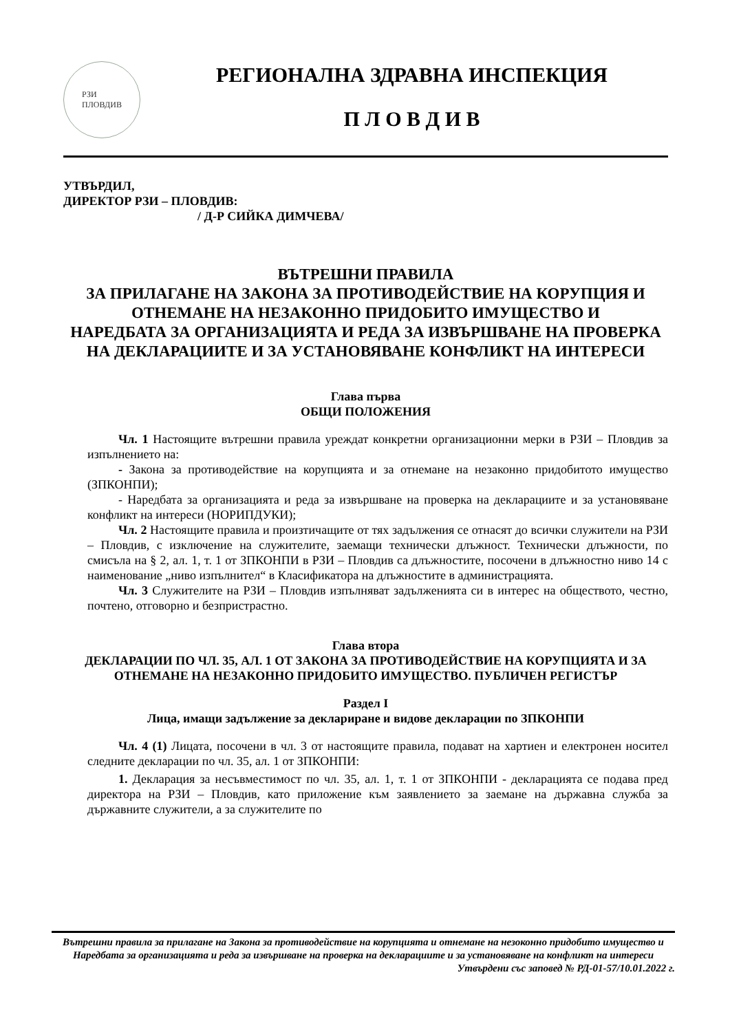РЗИ
ПЛОВДИВ
РЕГИОНАЛНА ЗДРАВНА ИНСПЕКЦИЯ
П Л О В Д И В
УТВЪРДИЛ,
ДИРЕКТОР РЗИ – ПЛОВДИВ:
/ Д-Р СИЙКА ДИМЧЕВА/
ВЪТРЕШНИ ПРАВИЛА
ЗА ПРИЛАГАНЕ НА ЗАКОНА ЗА ПРОТИВОДЕЙСТВИЕ НА КОРУПЦИЯ И ОТНЕМАНЕ НА НЕЗАКОННО ПРИДОБИТО ИМУЩЕСТВО И
НАРЕДБАТА ЗА ОРГАНИЗАЦИЯТА И РЕДА ЗА ИЗВЪРШВАНЕ НА ПРОВЕРКА НА ДЕКЛАРАЦИИТЕ И ЗА УСТАНОВЯВАНЕ КОНФЛИКТ НА ИНТЕРЕСИ
Глава първа
ОБЩИ ПОЛОЖЕНИЯ
Чл. 1 Настоящите вътрешни правила уреждат конкретни организационни мерки в РЗИ – Пловдив за изпълнението на:
- Закона за противодействие на корупцията и за отнемане на незаконно придобитото имущество (ЗПКОНПИ);
- Наредбата за организацията и реда за извършване на проверка на декларациите и за установяване конфликт на интереси (НОРИПДУКИ);
Чл. 2 Настоящите правила и произтичащите от тях задължения се отнасят до всички служители на РЗИ – Пловдив, с изключение на служителите, заемащи технически длъжност. Технически длъжности, по смисъла на § 2, ал. 1, т. 1 от ЗПКОНПИ в РЗИ – Пловдив са длъжностите, посочени в длъжностно ниво 14 с наименование „ниво изпълнител“ в Класификатора на длъжностите в администрацията.
Чл. 3 Служителите на РЗИ – Пловдив изпълняват задълженията си в интерес на обществото, честно, почтено, отговорно и безпристрастно.
Глава втора
ДЕКЛАРАЦИИ ПО ЧЛ. 35, АЛ. 1 ОТ ЗАКОНА ЗА ПРОТИВОДЕЙСТВИЕ НА КОРУПЦИЯТА И ЗА ОТНЕМАНЕ НА НЕЗАКОННО ПРИДОБИТО ИМУЩЕСТВО. ПУБЛИЧЕН РЕГИСТЪР
Раздел I
Лица, имащи задължение за деклариране и видове декларации по ЗПКОНПИ
Чл. 4 (1) Лицата, посочени в чл. 3 от настоящите правила, подават на хартиен и електронен носител следните декларации по чл. 35, ал. 1 от ЗПКОНПИ:
1. Декларация за несъвместимост по чл. 35, ал. 1, т. 1 от ЗПКОНПИ - декларацията се подава пред директора на РЗИ – Пловдив, като приложение към заявлението за заемане на държавна служба за държавните служители, а за служителите по
Вътрешни правила за прилагане на Закона за противодействие на корупцията и отнемане на незоконно придобито имущество и Наредбата за организацията и реда за извършване на проверка на декларациите и за установяване на конфликт на интереси
Утвърдени със заповед № РД-01-57/10.01.2022 г.